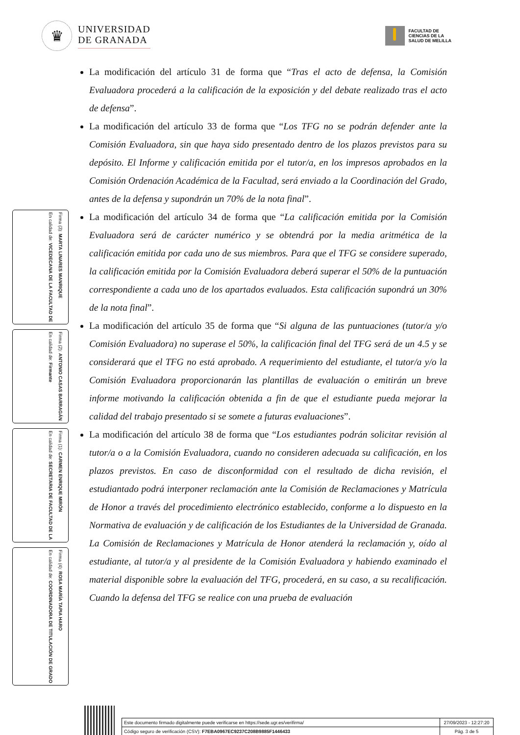♛
UNIVERSIDAD
DE GRANADA
FACULTAD DE
CIENCIAS DE LA
SALUD DE MELILLA
Firma (3): MARTA LINARES MANRIQUE
En calidad de: VICEDECANA DE LA FACULTAD DE
Firma (2): ANTONIO CASAS BARRAGÁN
En calidad de: Firmante
Firma (1): CARMEN ENRIQUE MIRÓN
En calidad de: SECRETARIA DE FACULTAD DE LA
Firma (4): ROSA MARÍA TAPIA HARO
En calidad de: COORDINADORA DE TITULACIÓN DE GRADO
La modificación del artículo 31 de forma que “Tras el acto de defensa, la Comisión Evaluadora procederá a la calificación de la exposición y del debate realizado tras el acto de defensa”.
La modificación del artículo 33 de forma que “Los TFG no se podrán defender ante la Comisión Evaluadora, sin que haya sido presentado dentro de los plazos previstos para su depósito. El Informe y calificación emitida por el tutor/a, en los impresos aprobados en la Comisión Ordenación Académica de la Facultad, será enviado a la Coordinación del Grado, antes de la defensa y supondrán un 70% de la nota final”.
La modificación del artículo 34 de forma que “La calificación emitida por la Comisión Evaluadora será de carácter numérico y se obtendrá por la media aritmética de la calificación emitida por cada uno de sus miembros. Para que el TFG se considere superado, la calificación emitida por la Comisión Evaluadora deberá superar el 50% de la puntuación correspondiente a cada uno de los apartados evaluados. Esta calificación supondrá un 30% de la nota final”.
La modificación del artículo 35 de forma que “Si alguna de las puntuaciones (tutor/a y/o Comisión Evaluadora) no superase el 50%, la calificación final del TFG será de un 4.5 y se considerará que el TFG no está aprobado. A requerimiento del estudiante, el tutor/a y/o la Comisión Evaluadora proporcionarán las plantillas de evaluación o emitirán un breve informe motivando la calificación obtenida a fin de que el estudiante pueda mejorar la calidad del trabajo presentado si se somete a futuras evaluaciones”.
La modificación del artículo 38 de forma que “Los estudiantes podrán solicitar revisión al tutor/a o a la Comisión Evaluadora, cuando no consideren adecuada su calificación, en los plazos previstos. En caso de disconformidad con el resultado de dicha revisión, el estudiantado podrá interponer reclamación ante la Comisión de Reclamaciones y Matrícula de Honor a través del procedimiento electrónico establecido, conforme a lo dispuesto en la Normativa de evaluación y de calificación de los Estudiantes de la Universidad de Granada. La Comisión de Reclamaciones y Matrícula de Honor atenderá la reclamación y, oído al estudiante, al tutor/a y al presidente de la Comisión Evaluadora y habiendo examinado el material disponible sobre la evaluación del TFG, procederá, en su caso, a su recalificación. Cuando la defensa del TFG se realice con una prueba de evaluación
| Este documento firmado digitalmente puede verificarse en https://sede.ugr.es/verifirma/ | 27/09/2023 - 12:27:20 |
| Código seguro de verificación (CSV): F7EBA0967EC9237C208B9885F1446433 | Pág. 3 de 5 |